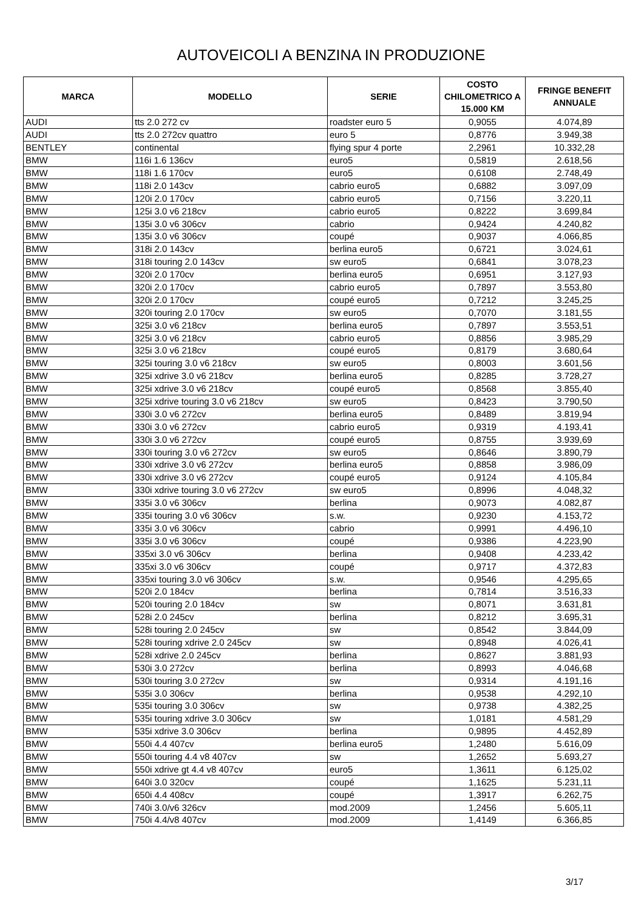AUTOVEICOLI A BENZINA IN PRODUZIONE
| MARCA | MODELLO | SERIE | COSTO CHILOMETRICO A 15.000 KM | FRINGE BENEFIT ANNUALE |
| --- | --- | --- | --- | --- |
| AUDI | tts 2.0 272 cv | roadster euro 5 | 0,9055 | 4.074,89 |
| AUDI | tts 2.0 272cv quattro | euro 5 | 0,8776 | 3.949,38 |
| BENTLEY | continental | flying spur 4 porte | 2,2961 | 10.332,28 |
| BMW | 116i 1.6 136cv | euro5 | 0,5819 | 2.618,56 |
| BMW | 118i 1.6 170cv | euro5 | 0,6108 | 2.748,49 |
| BMW | 118i 2.0 143cv | cabrio euro5 | 0,6882 | 3.097,09 |
| BMW | 120i 2.0 170cv | cabrio euro5 | 0,7156 | 3.220,11 |
| BMW | 125i 3.0 v6 218cv | cabrio euro5 | 0,8222 | 3.699,84 |
| BMW | 135i 3.0 v6 306cv | cabrio | 0,9424 | 4.240,82 |
| BMW | 135i 3.0 v6 306cv | coupé | 0,9037 | 4.066,85 |
| BMW | 318i 2.0 143cv | berlina euro5 | 0,6721 | 3.024,61 |
| BMW | 318i touring 2.0 143cv | sw euro5 | 0,6841 | 3.078,23 |
| BMW | 320i 2.0 170cv | berlina euro5 | 0,6951 | 3.127,93 |
| BMW | 320i 2.0 170cv | cabrio euro5 | 0,7897 | 3.553,80 |
| BMW | 320i 2.0 170cv | coupé euro5 | 0,7212 | 3.245,25 |
| BMW | 320i touring 2.0 170cv | sw euro5 | 0,7070 | 3.181,55 |
| BMW | 325i 3.0 v6 218cv | berlina euro5 | 0,7897 | 3.553,51 |
| BMW | 325i 3.0 v6 218cv | cabrio euro5 | 0,8856 | 3.985,29 |
| BMW | 325i 3.0 v6 218cv | coupé euro5 | 0,8179 | 3.680,64 |
| BMW | 325i touring 3.0 v6 218cv | sw euro5 | 0,8003 | 3.601,56 |
| BMW | 325i xdrive 3.0 v6 218cv | berlina euro5 | 0,8285 | 3.728,27 |
| BMW | 325i xdrive 3.0 v6 218cv | coupé euro5 | 0,8568 | 3.855,40 |
| BMW | 325i xdrive touring 3.0 v6 218cv | sw euro5 | 0,8423 | 3.790,50 |
| BMW | 330i 3.0 v6 272cv | berlina euro5 | 0,8489 | 3.819,94 |
| BMW | 330i 3.0 v6 272cv | cabrio euro5 | 0,9319 | 4.193,41 |
| BMW | 330i 3.0 v6 272cv | coupé euro5 | 0,8755 | 3.939,69 |
| BMW | 330i touring 3.0 v6 272cv | sw euro5 | 0,8646 | 3.890,79 |
| BMW | 330i xdrive 3.0 v6 272cv | berlina euro5 | 0,8858 | 3.986,09 |
| BMW | 330i xdrive 3.0 v6 272cv | coupé euro5 | 0,9124 | 4.105,84 |
| BMW | 330i xdrive touring 3.0 v6 272cv | sw euro5 | 0,8996 | 4.048,32 |
| BMW | 335i 3.0 v6 306cv | berlina | 0,9073 | 4.082,87 |
| BMW | 335i touring 3.0 v6 306cv | s.w. | 0,9230 | 4.153,72 |
| BMW | 335i 3.0 v6 306cv | cabrio | 0,9991 | 4.496,10 |
| BMW | 335i 3.0 v6 306cv | coupé | 0,9386 | 4.223,90 |
| BMW | 335xi 3.0 v6 306cv | berlina | 0,9408 | 4.233,42 |
| BMW | 335xi 3.0 v6 306cv | coupé | 0,9717 | 4.372,83 |
| BMW | 335xi touring 3.0 v6 306cv | s.w. | 0,9546 | 4.295,65 |
| BMW | 520i 2.0 184cv | berlina | 0,7814 | 3.516,33 |
| BMW | 520i touring 2.0 184cv | sw | 0,8071 | 3.631,81 |
| BMW | 528i 2.0 245cv | berlina | 0,8212 | 3.695,31 |
| BMW | 528i touring 2.0 245cv | sw | 0,8542 | 3.844,09 |
| BMW | 528i touring xdrive 2.0 245cv | sw | 0,8948 | 4.026,41 |
| BMW | 528i xdrive 2.0 245cv | berlina | 0,8627 | 3.881,93 |
| BMW | 530i 3.0 272cv | berlina | 0,8993 | 4.046,68 |
| BMW | 530i touring 3.0 272cv | sw | 0,9314 | 4.191,16 |
| BMW | 535i 3.0 306cv | berlina | 0,9538 | 4.292,10 |
| BMW | 535i touring 3.0 306cv | sw | 0,9738 | 4.382,25 |
| BMW | 535i touring xdrive 3.0 306cv | sw | 1,0181 | 4.581,29 |
| BMW | 535i xdrive 3.0 306cv | berlina | 0,9895 | 4.452,89 |
| BMW | 550i 4.4 407cv | berlina euro5 | 1,2480 | 5.616,09 |
| BMW | 550i touring 4.4 v8 407cv | sw | 1,2652 | 5.693,27 |
| BMW | 550i xdrive gt 4.4 v8 407cv | euro5 | 1,3611 | 6.125,02 |
| BMW | 640i 3.0 320cv | coupé | 1,1625 | 5.231,11 |
| BMW | 650i 4.4 408cv | coupé | 1,3917 | 6.262,75 |
| BMW | 740i 3.0/v6 326cv | mod.2009 | 1,2456 | 5.605,11 |
| BMW | 750i 4.4/v8 407cv | mod.2009 | 1,4149 | 6.366,85 |
3/17